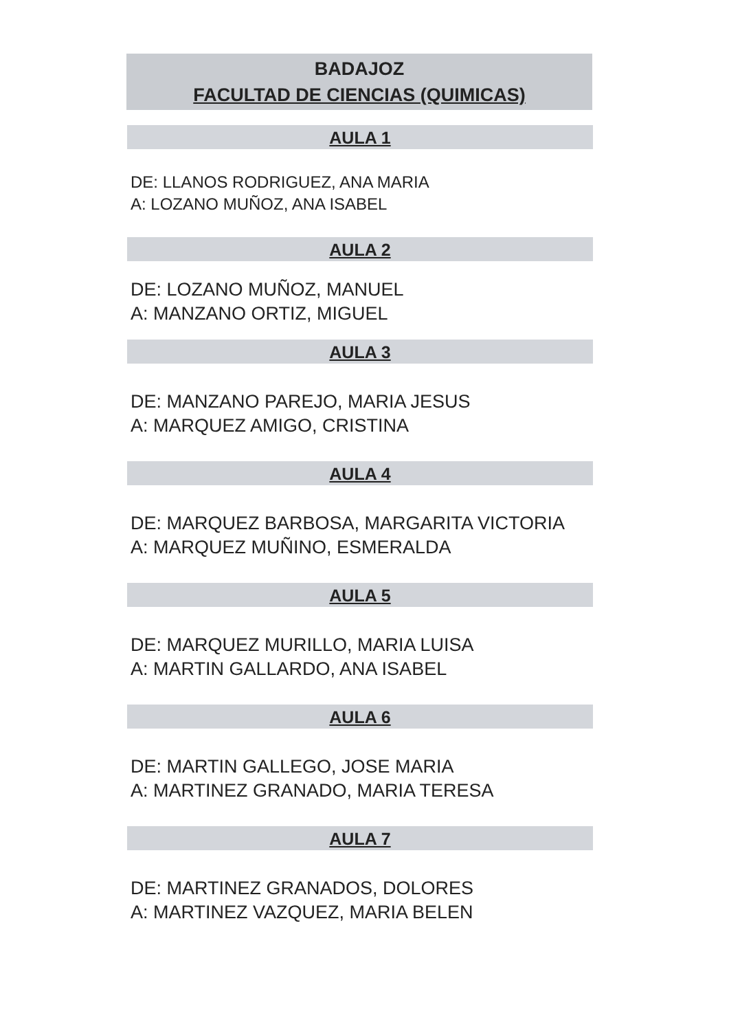BADAJOZ
FACULTAD DE CIENCIAS (QUIMICAS)
AULA 1
DE: LLANOS RODRIGUEZ, ANA MARIA
A: LOZANO MUÑOZ, ANA ISABEL
AULA 2
DE: LOZANO MUÑOZ, MANUEL
A: MANZANO ORTIZ, MIGUEL
AULA 3
DE: MANZANO PAREJO, MARIA JESUS
A: MARQUEZ AMIGO, CRISTINA
AULA 4
DE: MARQUEZ BARBOSA, MARGARITA VICTORIA
A: MARQUEZ MUÑINO, ESMERALDA
AULA 5
DE: MARQUEZ MURILLO, MARIA LUISA
A: MARTIN GALLARDO, ANA ISABEL
AULA 6
DE: MARTIN GALLEGO, JOSE MARIA
A: MARTINEZ GRANADO, MARIA TERESA
AULA 7
DE: MARTINEZ GRANADOS, DOLORES
A: MARTINEZ VAZQUEZ, MARIA BELEN